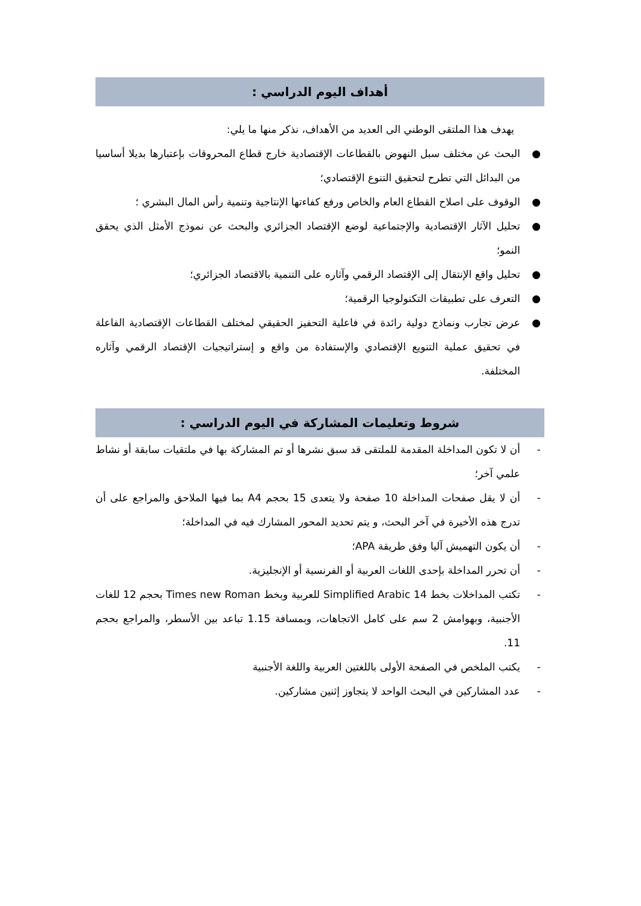أهداف اليوم الدراسي :
يهدف هذا الملتقى الوطني الى العديد من الأهداف، نذكر منها ما يلي:
● البحث عن مختلف سبل النهوض بالقطاعات الإقتصادية خارج قطاع المحروقات بإعتبارها بديلا أساسيا من البدائل التي تطرح لتحقيق التنوع الإقتصادي؛
● الوقوف على اصلاح القطاع العام والخاص ورفع كفاءتها الإنتاجية وتنمية رأس المال البشري ؛
● تحليل الآثار الإقتصادية والإجتماعية لوضع الإقتصاد الجزائري والبحث عن نموذج الأمثل الذي يحقق النمو؛
● تحليل واقع الإنتقال إلى الإقتصاد الرقمي وآثاره على التنمية بالاقتصاد الجزائري؛
● التعرف على تطبيقات التكنولوجيا الرقمية؛
● عرض تجارب ونماذج دولية رائدة في فاعلية التحفيز الحقيقي لمختلف القطاعات الإقتصادية الفاعلة في تحقيق عملية التنويع الإقتصادي والإستفادة من واقع و إستراتيجيات الإقتصاد الرقمي وآثاره المختلفة.
شروط وتعليمات المشاركة في اليوم الدراسي :
- أن لا تكون المداخلة المقدمة للملتقى قد سبق نشرها أو تم المشاركة بها في ملتقيات سابقة أو نشاط علمي آخر؛
- أن لا يقل صفحات المداخلة 10 صفحة ولا يتعدى 15 بحجم A4 بما فيها الملاحق والمراجع على أن تدرج هذه الأخيرة في آخر البحث، و يتم تحديد المحور المشارك فيه في المداخلة؛
- أن يكون التهميش آليا وفق طريقة APA؛
- أن تحرر المداخلة بإحدى اللغات العربية أو الفرنسية أو الإنجليزية.
- تكتب المداخلات بخط 14 Simplified Arabic للعربية وبخط Times new Roman بحجم 12 للغات الأجنبية، وبهوامش 2 سم على كامل الاتجاهات، وبمسافة 1.15 تباعد بين الأسطر، والمراجع بحجم 11.
- يكتب الملخص في الصفحة الأولى باللغتين العربية واللغة الأجنبية
- عدد المشاركين في البحث الواحد لا يتجاوز إثنين مشاركين.